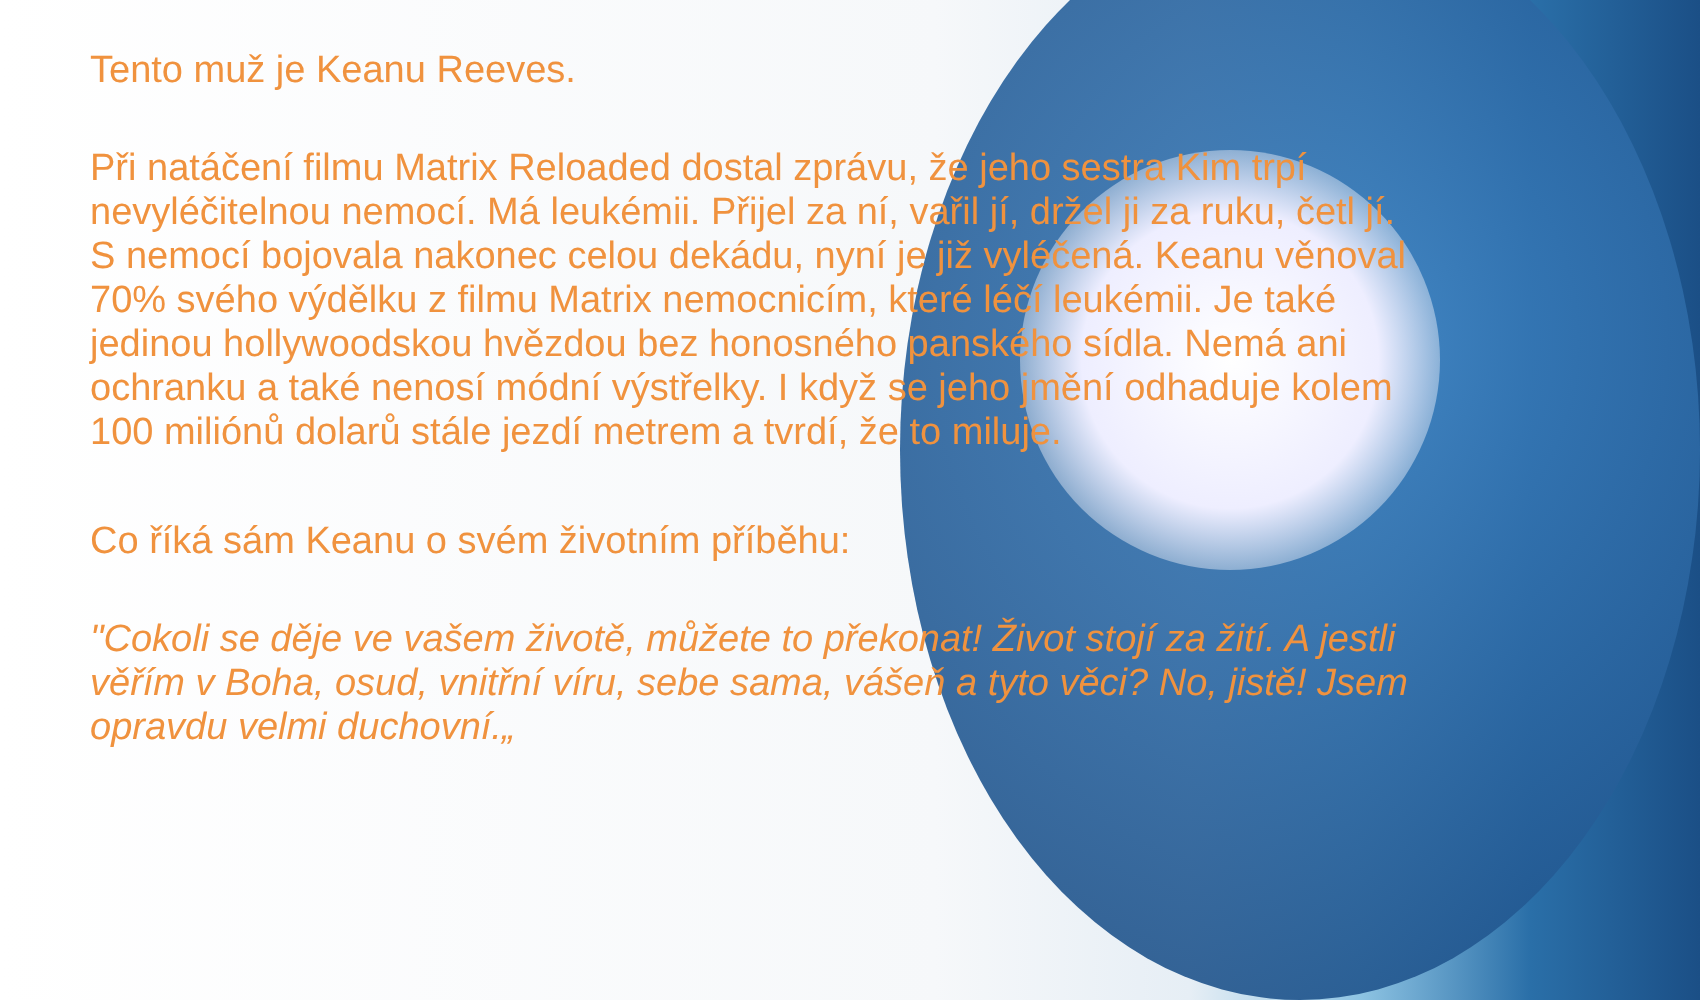Tento muž je Keanu Reeves.
Při natáčení filmu Matrix Reloaded dostal zprávu, že jeho sestra Kim trpí nevyléčitelnou nemocí. Má leukémii. Přijel za ní, vařil jí, držel ji za ruku, četl jí. S nemocí bojovala nakonec celou dekádu, nyní je již vyléčená. Keanu věnoval 70% svého výdělku z filmu Matrix nemocnicím, které léčí leukémii. Je také jedinou hollywoodskou hvězdou bez honosného panského sídla. Nemá ani ochranku a také nenosí módní výstřelky. I když se jeho jmění odhaduje kolem 100 miliónů dolarů stále jezdí metrem a tvrdí, že to miluje.
Co říká sám Keanu o svém životním příběhu:
"Cokoli se děje ve vašem životě, můžete to překonat! Život stojí za žití. A jestli věřím v Boha, osud, vnitřní víru, sebe sama, vášeň a tyto věci? No, jistě! Jsem opravdu velmi duchovní.„